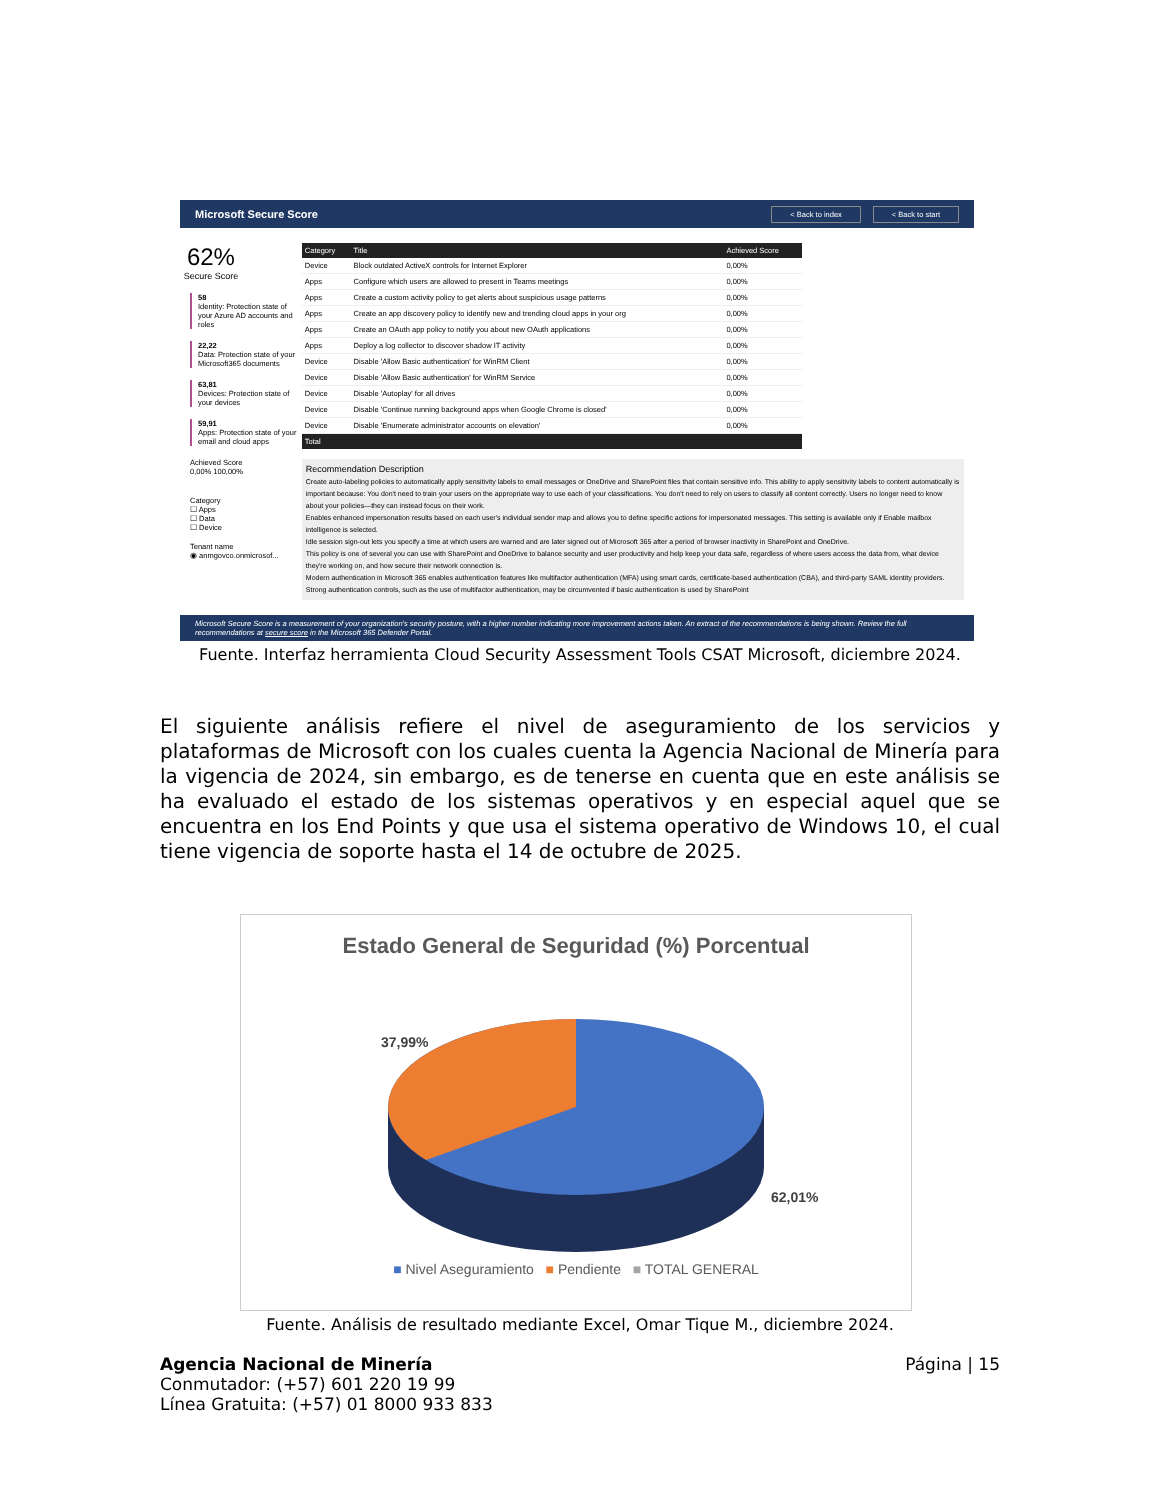Microsoft Secure Score < Back to index < Back to start
62%
Secure Score
58
Identity: Protection state of your Azure AD accounts and roles
22,22
Data: Protection state of your Microsoft365 documents
63,81
Devices: Protection state of your devices
59,91
Apps: Protection state of your email and cloud apps
Achieved Score
0,00% 100,00%
Category
☐ Apps
☐ Data
☐ Device
Tenant name
◉ anmgovco.onmicrosof...
| Category | Title | Achieved Score |
| --- | --- | --- |
| Device | Block outdated ActiveX controls for Internet Explorer | 0,00% |
| Apps | Configure which users are allowed to present in Teams meetings | 0,00% |
| Apps | Create a custom activity policy to get alerts about suspicious usage patterns | 0,00% |
| Apps | Create an app discovery policy to identify new and trending cloud apps in your org | 0,00% |
| Apps | Create an OAuth app policy to notify you about new OAuth applications | 0,00% |
| Apps | Deploy a log collector to discover shadow IT activity | 0,00% |
| Device | Disable 'Allow Basic authentication' for WinRM Client | 0,00% |
| Device | Disable 'Allow Basic authentication' for WinRM Service | 0,00% |
| Device | Disable 'Autoplay' for all drives | 0,00% |
| Device | Disable 'Continue running background apps when Google Chrome is closed' | 0,00% |
| Device | Disable 'Enumerate administrator accounts on elevation' | 0,00% |
| Total | | |
Recommendation Description
Create auto-labeling policies to automatically apply sensitivity labels to email messages or OneDrive and SharePoint files that contain sensitive info. This ability to apply sensitivity labels to content automatically is important because: You don't need to train your users on the appropriate way to use each of your classifications. You don't need to rely on users to classify all content correctly. Users no longer need to know about your policies—they can instead focus on their work.
Enables enhanced impersonation results based on each user's individual sender map and allows you to define specific actions for impersonated messages. This setting is available only if Enable mailbox intelligence is selected.
Idle session sign-out lets you specify a time at which users are warned and are later signed out of Microsoft 365 after a period of browser inactivity in SharePoint and OneDrive.
This policy is one of several you can use with SharePoint and OneDrive to balance security and user productivity and help keep your data safe, regardless of where users access the data from, what device they're working on, and how secure their network connection is.
Modern authentication in Microsoft 365 enables authentication features like multifactor authentication (MFA) using smart cards, certificate-based authentication (CBA), and third-party SAML identity providers. Strong authentication controls, such as the use of multifactor authentication, may be circumvented if basic authentication is used by SharePoint
Microsoft Secure Score is a measurement of your organization's security posture, with a higher number indicating more improvement actions taken. An extract of the recommendations is being shown. Review the full recommendations at secure score in the Microsoft 365 Defender Portal.
Fuente. Interfaz herramienta Cloud Security Assessment Tools CSAT Microsoft, diciembre 2024.
El siguiente análisis refiere el nivel de aseguramiento de los servicios y plataformas de Microsoft con los cuales cuenta la Agencia Nacional de Minería para la vigencia de 2024, sin embargo, es de tenerse en cuenta que en este análisis se ha evaluado el estado de los sistemas operativos y en especial aquel que se encuentra en los End Points y que usa el sistema operativo de Windows 10, el cual tiene vigencia de soporte hasta el 14 de octubre de 2025.
Estado General de Seguridad (%) Porcentual
37,99%
62,01%
■ Nivel Aseguramiento ■ Pendiente ■ TOTAL GENERAL
Fuente. Análisis de resultado mediante Excel, Omar Tique M., diciembre 2024.
Agencia Nacional de Minería
Conmutador: (+57) 601 220 19 99
Línea Gratuita: (+57) 01 8000 933 833
Página | 15